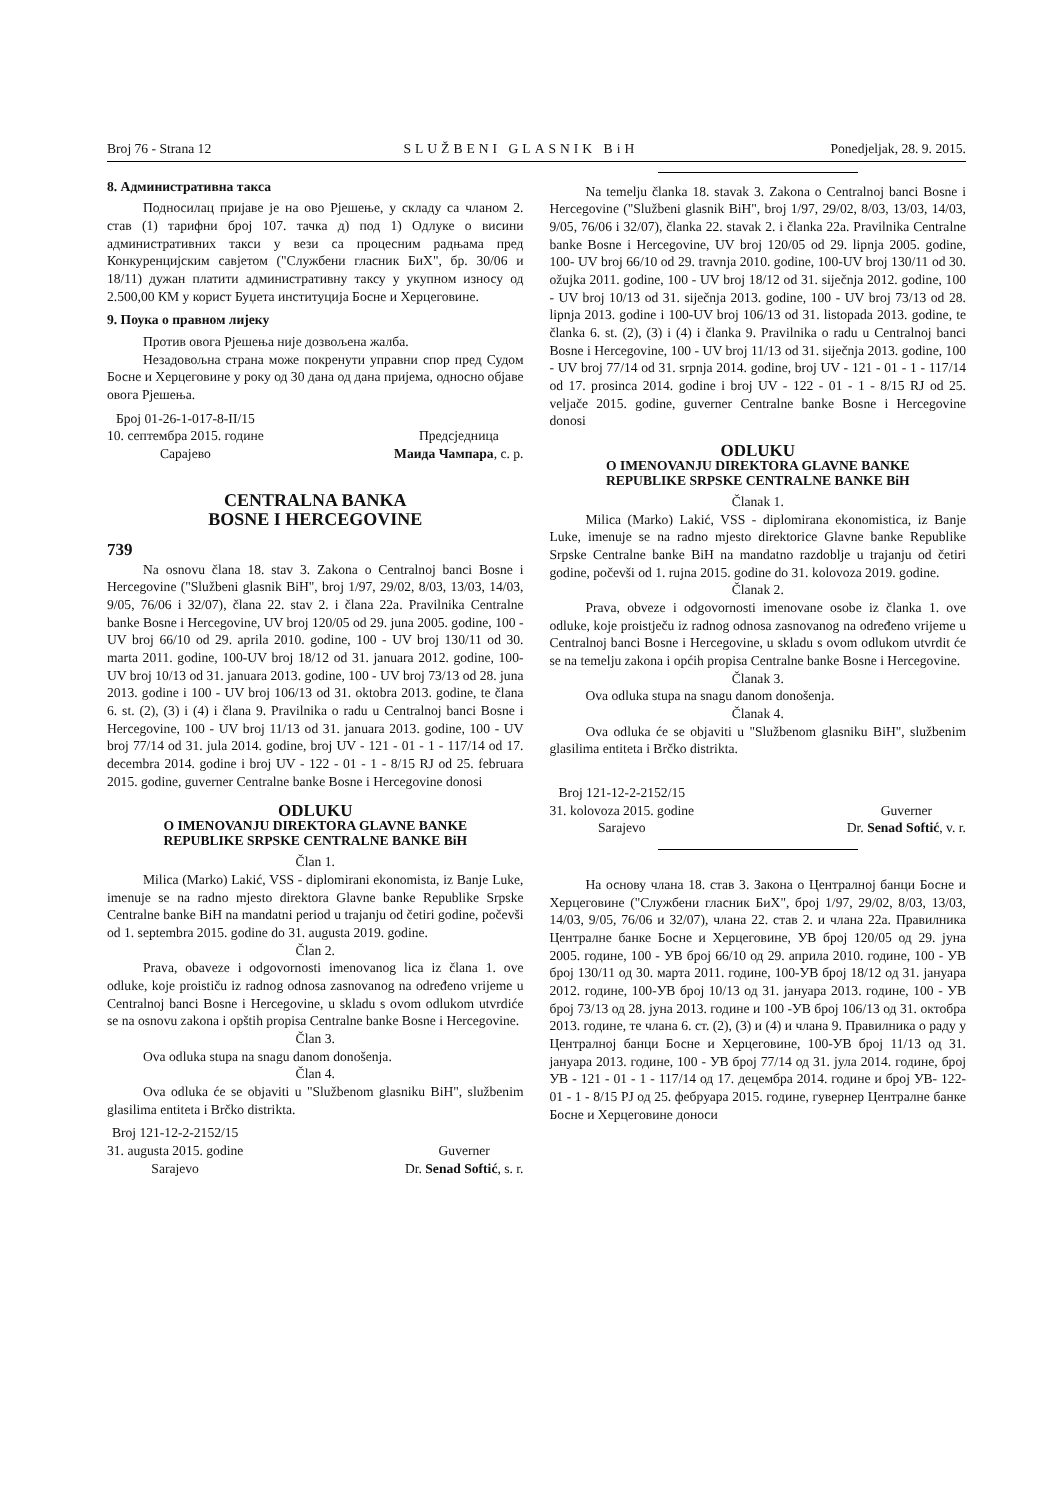Broj 76 - Strana 12 SLUŽBENI GLASNIK BiH Ponedjeljak, 28. 9. 2015.
8. Административна такса
Подносилац пријаве је на ово Рјешење, у складу са чланом 2. став (1) тарифни број 107. тачка д) под 1) Одлуке о висини административних такси у вези са процесним радњама пред Конкуренцијским савјетом ("Службени гласник БиХ", бр. 30/06 и 18/11) дужан платити административну таксу у укупном износу од 2.500,00 КМ у корист Буџета институција Босне и Херцеговине.
9. Поука о правном лијеку
Против овога Рјешења није дозвољена жалба.
Незадовољна страна може покренути управни спор пред Судом Босне и Херцеговине у року од 30 дана од дана пријема, односно објаве овога Рјешења.
Број 01-26-1-017-8-II/15
10. септембра 2015. године
Сарајево
Предсједница
Маида Чампара, с. р.
CENTRALNA BANKA
BOSNE I HERCEGOVINE
739
Na osnovu člana 18. stav 3. Zakona o Centralnoj banci Bosne i Hercegovine ("Službeni glasnik BiH", broj 1/97, 29/02, 8/03, 13/03, 14/03, 9/05, 76/06 i 32/07), člana 22. stav 2. i člana 22a. Pravilnika Centralne banke Bosne i Hercegovine, UV broj 120/05 od 29. juna 2005. godine, 100 - UV broj 66/10 od 29. aprila 2010. godine, 100 - UV broj 130/11 od 30. marta 2011. godine, 100-UV broj 18/12 od 31. januara 2012. godine, 100-UV broj 10/13 od 31. januara 2013. godine, 100 - UV broj 73/13 od 28. juna 2013. godine i 100 - UV broj 106/13 od 31. oktobra 2013. godine, te člana 6. st. (2), (3) i (4) i člana 9. Pravilnika o radu u Centralnoj banci Bosne i Hercegovine, 100 - UV broj 11/13 od 31. januara 2013. godine, 100 - UV broj 77/14 od 31. jula 2014. godine, broj UV - 121 - 01 - 1 - 117/14 od 17. decembra 2014. godine i broj UV - 122 - 01 - 1 - 8/15 RJ od 25. februara 2015. godine, guverner Centralne banke Bosne i Hercegovine donosi
ODLUKU
O IMENOVANJU DIREKTORA GLAVNE BANKE
REPUBLIKE SRPSKE CENTRALNE BANKE BiH
Član 1.
Milica (Marko) Lakić, VSS - diplomirani ekonomista, iz Banje Luke, imenuje se na radno mjesto direktora Glavne banke Republike Srpske Centralne banke BiH na mandatni period u trajanju od četiri godine, počevši od 1. septembra 2015. godine do 31. augusta 2019. godine.
Član 2.
Prava, obaveze i odgovornosti imenovanog lica iz člana 1. ove odluke, koje proističu iz radnog odnosa zasnovanog na određeno vrijeme u Centralnoj banci Bosne i Hercegovine, u skladu s ovom odlukom utvrdiće se na osnovu zakona i opštih propisa Centralne banke Bosne i Hercegovine.
Član 3.
Ova odluka stupa na snagu danom donošenja.
Član 4.
Ova odluka će se objaviti u "Službenom glasniku BiH", službenim glasilima entiteta i Brčko distrikta.
Broj 121-12-2-2152/15
31. augusta 2015. godine
Sarajevo
Guverner
Dr. Senad Softić, s. r.
Na temelju članka 18. stavak 3. Zakona o Centralnoj banci Bosne i Hercegovine ("Službeni glasnik BiH", broj 1/97, 29/02, 8/03, 13/03, 14/03, 9/05, 76/06 i 32/07), članka 22. stavak 2. i članka 22a. Pravilnika Centralne banke Bosne i Hercegovine, UV broj 120/05 od 29. lipnja 2005. godine, 100- UV broj 66/10 od 29. travnja 2010. godine, 100-UV broj 130/11 od 30. ožujka 2011. godine, 100 - UV broj 18/12 od 31. siječnja 2012. godine, 100 - UV broj 10/13 od 31. siječnja 2013. godine, 100 - UV broj 73/13 od 28. lipnja 2013. godine i 100-UV broj 106/13 od 31. listopada 2013. godine, te članka 6. st. (2), (3) i (4) i članka 9. Pravilnika o radu u Centralnoj banci Bosne i Hercegovine, 100 - UV broj 11/13 od 31. siječnja 2013. godine, 100 - UV broj 77/14 od 31. srpnja 2014. godine, broj UV - 121 - 01 - 1 - 117/14 od 17. prosinca 2014. godine i broj UV - 122 - 01 - 1 - 8/15 RJ od 25. veljače 2015. godine, guverner Centralne banke Bosne i Hercegovine donosi
ODLUKU
O IMENOVANJU DIREKTORA GLAVNE BANKE
REPUBLIKE SRPSKE CENTRALNE BANKE BiH
Članak 1.
Milica (Marko) Lakić, VSS - diplomirana ekonomistica, iz Banje Luke, imenuje se na radno mjesto direktorice Glavne banke Republike Srpske Centralne banke BiH na mandatno razdoblje u trajanju od četiri godine, počevši od 1. rujna 2015. godine do 31. kolovoza 2019. godine.
Članak 2.
Prava, obveze i odgovornosti imenovane osobe iz članka 1. ove odluke, koje proistječu iz radnog odnosa zasnovanog na određeno vrijeme u Centralnoj banci Bosne i Hercegovine, u skladu s ovom odlukom utvrdit će se na temelju zakona i općih propisa Centralne banke Bosne i Hercegovine.
Članak 3.
Ova odluka stupa na snagu danom donošenja.
Članak 4.
Ova odluka će se objaviti u "Službenom glasniku BiH", službenim glasilima entiteta i Brčko distrikta.
Broj 121-12-2-2152/15
31. kolovoza 2015. godine
Sarajevo
Guverner
Dr. Senad Softić, v. r.
На основу члана 18. став 3. Закона о Централној банци Босне и Херцеговине ("Службени гласник БиХ", број 1/97, 29/02, 8/03, 13/03, 14/03, 9/05, 76/06 и 32/07), члана 22. став 2. и члана 22а. Правилника Централне банке Босне и Херцеговине, УВ број 120/05 од 29. јуна 2005. године, 100 - УВ број 66/10 од 29. априла 2010. године, 100 - УВ број 130/11 од 30. марта 2011. године, 100-УВ број 18/12 од 31. јануара 2012. године, 100-УВ број 10/13 од 31. јануара 2013. године, 100 - УВ број 73/13 од 28. јуна 2013. године и 100 -УВ број 106/13 од 31. октобра 2013. године, те члана 6. ст. (2), (3) и (4) и члана 9. Правилника о раду у Централној банци Босне и Херцеговине, 100-УВ број 11/13 од 31. јануара 2013. године, 100 - УВ број 77/14 од 31. јула 2014. године, број УВ - 121 - 01 - 1 - 117/14 од 17. децембра 2014. године и број УВ- 122-01 - 1 - 8/15 РЈ од 25. фебруара 2015. године, гувернер Централне банке Босне и Херцеговине доноси